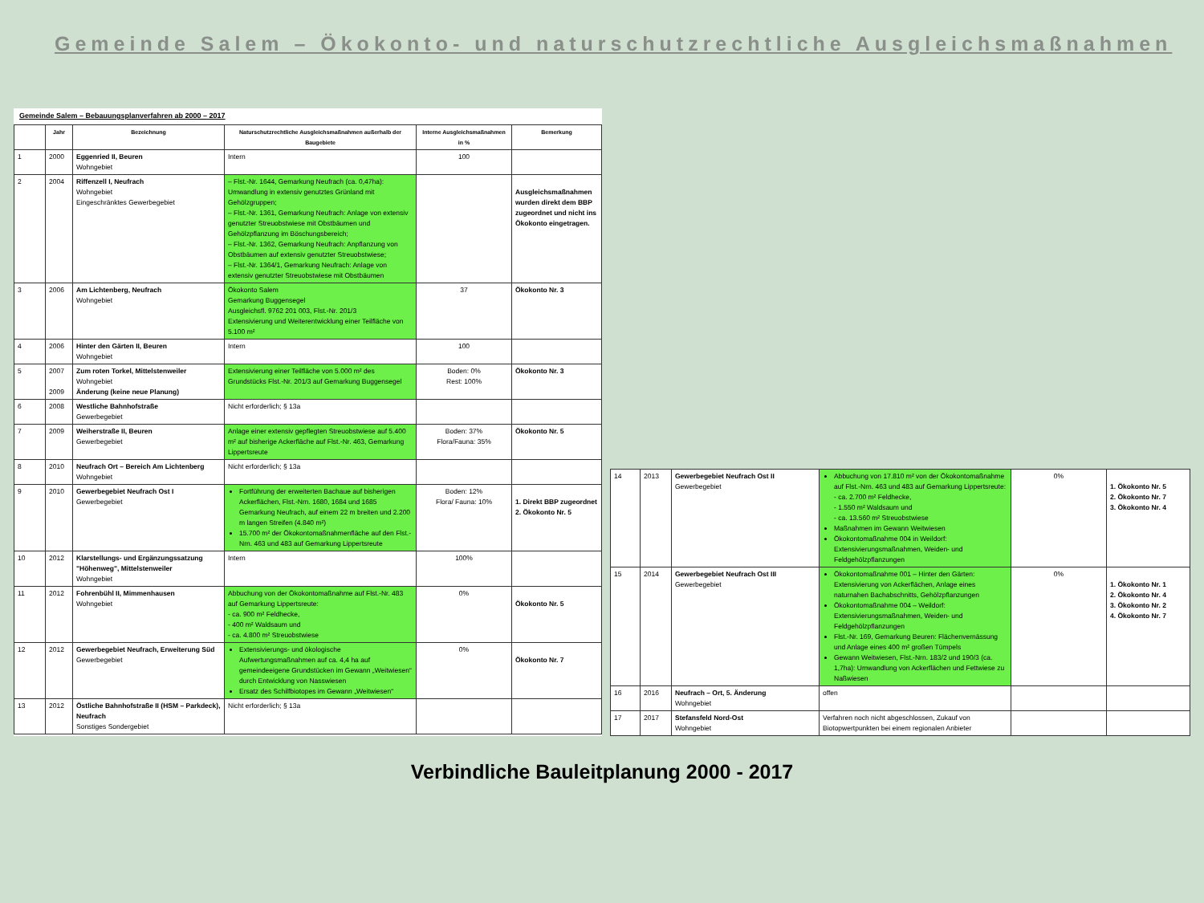Gemeinde Salem – Ökokonto- und naturschutzrechtliche Ausgleichsmaßnahmen
Gemeinde Salem – Bebauungsplanverfahren ab 2000 – 2017
| | Jahr | Bezeichnung | Naturschutzrechtliche Ausgleichsmaßnahmen außerhalb der Baugebiete | Interne Ausgleichsmaßnahmen in % | Bemerkung |
| --- | --- | --- | --- | --- | --- |
| 1 | 2000 | Eggenried II, Beuren Wohngebiet | Intern | 100 | |
| 2 | 2004 | Riffenzell I, Neufrach Wohngebiet Eingeschränktes Gewerbegebiet | – Flst.-Nr. 1644, Gemarkung Neufrach (ca. 0,47ha): Umwandlung in extensiv genutztes Grünland mit Gehölzgruppen; – Flst.-Nr. 1361, Gemarkung Neufrach: Anlage von extensiv genutzter Streuobstwiese mit Obstbäumen und Gehölzpflanzung im Böschungsbereich; – Flst.-Nr. 1362, Gemarkung Neufrach: Anpflanzung von Obstbäumen auf extensiv genutzter Streuobstwiese; – Flst.-Nr. 1364/1, Gemarkung Neufrach: Anlage von extensiv genutzter Streuobstwiese mit Obstbäumen | | Ausgleichsmaßnahmen wurden direkt dem BBP zugeordnet und nicht ins Ökokonto eingetragen. |
| 3 | 2006 | Am Lichtenberg, Neufrach Wohngebiet | Ökokonto Salem Gemarkung Buggensegel Ausgleichsfl. 9762 201 003, Flst.-Nr. 201/3 Extensivierung und Weiterentwicklung einer Teilfläche von 5.100 m² | 37 | Ökokonto Nr. 3 |
| 4 | 2006 | Hinter den Gärten II, Beuren Wohngebiet | Intern | 100 | |
| 5 | 2007 2009 | Zum roten Torkel, Mittelstenweiler Wohngebiet Änderung (keine neue Planung) | Extensivierung einer Teilfläche von 5.000 m² des Grundstücks Flst.-Nr. 201/3 auf Gemarkung Buggensegel | Boden: 0% Rest: 100% | Ökokonto Nr. 3 |
| 6 | 2008 | Westliche Bahnhofstraße Gewerbegebiet | Nicht erforderlich; § 13a | | |
| 7 | 2009 | Weiherstraße II, Beuren Gewerbegebiet | Anlage einer extensiv gepflegten Streuobstwiese auf 5.400 m² auf bisherige Ackerfläche auf Flst.-Nr. 463, Gemarkung Lippertsreute | Boden: 37% Flora/Fauna: 35% | Ökokonto Nr. 5 |
| 8 | 2010 | Neufrach Ort – Bereich Am Lichtenberg Wohngebiet | Nicht erforderlich; § 13a | | |
| 9 | 2010 | Gewerbegebiet Neufrach Ost I Gewerbegebiet | Fortführung der erweiterten Bachaue auf bisherigen Ackerflächen, Flst.-Nrn. 1680, 1684 und 1685 Gemarkung Neufrach, auf einem 22 m breiten und 2.200 m langen Streifen (4.840 m²) 15.700 m² der Ökokontomaßnahmenfläche auf den Flst.-Nrn. 463 und 483 auf Gemarkung Lippertsreute | Boden: 12% Flora/ Fauna: 10% | 1. Direkt BBP zugeordnet 2. Ökokonto Nr. 5 |
| 10 | 2012 | Klarstellungs- und Ergänzungssatzung "Höhenweg", Mittelstenweiler Wohngebiet | Intern | 100% | |
| 11 | 2012 | Fohrenbühl II, Mimmenhausen Wohngebiet | Abbuchung von der Ökokontomaßnahme auf Flst.-Nr. 483 auf Gemarkung Lippertsreute: - ca. 900 m² Feldhecke, - 400 m² Waldsaum und - ca. 4.800 m² Streuobstwiese | 0% | Ökokonto Nr. 5 |
| 12 | 2012 | Gewerbegebiet Neufrach, Erweiterung Süd Gewerbegebiet | Extensivierungs- und ökologische Aufwertungsmaßnahmen auf ca. 4,4 ha auf gemeindeeigene Grundstücken im Gewann „Weitwiesen“ durch Entwicklung von Nasswiesen Ersatz des Schilfbiotopes im Gewann „Weitwiesen“ | 0% | Ökokonto Nr. 7 |
| 13 | 2012 | Östliche Bahnhofstraße II (HSM – Parkdeck), Neufrach Sonstiges Sondergebiet | Nicht erforderlich; § 13a | | |
| 14 | 2013 | Gewerbegebiet Neufrach Ost II Gewerbegebiet | Abbuchung von 17.810 m² von der Ökokontomaßnahme auf Flst.-Nrn. 463 und 483 auf Gemarkung Lippertsreute: - ca. 2.700 m² Feldhecke, - 1.550 m² Waldsaum und - ca. 13.560 m² Streuobstwiese Maßnahmen im Gewann Weitwiesen Ökokontomaßnahme 004 in Weildorf: Extensivierungsmaßnahmen, Weiden- und Feldgehölzpflanzungen | 0% | 1. Ökokonto Nr. 5 2. Ökokonto Nr. 7 3. Ökokonto Nr. 4 |
| 15 | 2014 | Gewerbegebiet Neufrach Ost III Gewerbegebiet | Ökokontomaßnahme 001 – Hinter den Gärten: Extensivierung von Ackerflächen, Anlage eines naturnahen Bachabschnitts, Gehölzpflanzungen Ökokontomaßnahme 004 – Weildorf: Extensivierungsmaßnahmen, Weiden- und Feldgehölzpflanzungen Flst.-Nr. 169, Gemarkung Beuren: Flächenvernässung und Anlage eines 400 m² großen Tümpels Gewann Weitwiesen, Flst.-Nrn. 183/2 und 190/3 (ca. 1,7ha): Umwandlung von Ackerflächen und Fettwiese zu Naßwiesen | 0% | 1. Ökokonto Nr. 1 2. Ökokonto Nr. 4 3. Ökokonto Nr. 2 4. Ökokonto Nr. 7 |
| 16 | 2016 | Neufrach – Ort, 5. Änderung Wohngebiet | offen | | |
| 17 | 2017 | Stefansfeld Nord-Ost Wohngebiet | Verfahren noch nicht abgeschlossen, Zukauf von Biotopwertpunkten bei einem regionalen Anbieter | | |
Verbindliche Bauleitplanung 2000 - 2017